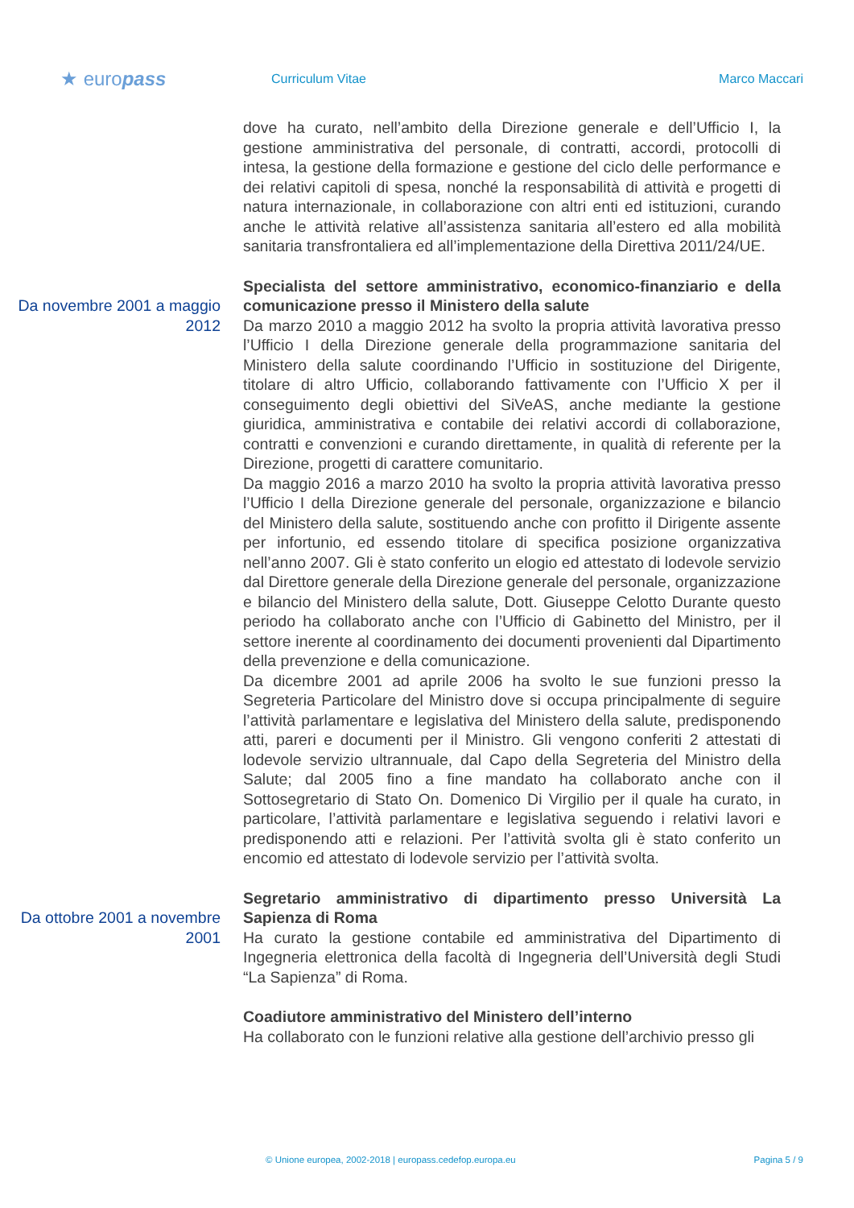★ europass
Curriculum Vitae Marco Maccari
dove ha curato, nell’ambito della Direzione generale e dell’Ufficio I, la gestione amministrativa del personale, di contratti, accordi, protocolli di intesa, la gestione della formazione e gestione del ciclo delle performance e dei relativi capitoli di spesa, nonché la responsabilità di attività e progetti di natura internazionale, in collaborazione con altri enti ed istituzioni, curando anche le attività relative all’assistenza sanitaria all’estero ed alla mobilità sanitaria transfrontaliera ed all’implementazione della Direttiva 2011/24/UE.
Da novembre 2001 a maggio 2012
Specialista del settore amministrativo, economico-finanziario e della comunicazione presso il Ministero della salute
Da marzo 2010 a maggio 2012 ha svolto la propria attività lavorativa presso l’Ufficio I della Direzione generale della programmazione sanitaria del Ministero della salute coordinando l’Ufficio in sostituzione del Dirigente, titolare di altro Ufficio, collaborando fattivamente con l’Ufficio X per il conseguimento degli obiettivi del SiVeAS, anche mediante la gestione giuridica, amministrativa e contabile dei relativi accordi di collaborazione, contratti e convenzioni e curando direttamente, in qualità di referente per la Direzione, progetti di carattere comunitario.
Da maggio 2016 a marzo 2010 ha svolto la propria attività lavorativa presso l’Ufficio I della Direzione generale del personale, organizzazione e bilancio del Ministero della salute, sostituendo anche con profitto il Dirigente assente per infortunio, ed essendo titolare di specifica posizione organizzativa nell’anno 2007. Gli è stato conferito un elogio ed attestato di lodevole servizio dal Direttore generale della Direzione generale del personale, organizzazione e bilancio del Ministero della salute, Dott. Giuseppe Celotto Durante questo periodo ha collaborato anche con l’Ufficio di Gabinetto del Ministro, per il settore inerente al coordinamento dei documenti provenienti dal Dipartimento della prevenzione e della comunicazione.
Da dicembre 2001 ad aprile 2006 ha svolto le sue funzioni presso la Segreteria Particolare del Ministro dove si occupa principalmente di seguire l’attività parlamentare e legislativa del Ministero della salute, predisponendo atti, pareri e documenti per il Ministro. Gli vengono conferiti 2 attestati di lodevole servizio ultrannuale, dal Capo della Segreteria del Ministro della Salute; dal 2005 fino a fine mandato ha collaborato anche con il Sottosegretario di Stato On. Domenico Di Virgilio per il quale ha curato, in particolare, l’attività parlamentare e legislativa seguendo i relativi lavori e predisponendo atti e relazioni. Per l’attività svolta gli è stato conferito un encomio ed attestato di lodevole servizio per l’attività svolta.
Da ottobre 2001 a novembre 2001
Segretario amministrativo di dipartimento presso Università La Sapienza di Roma
Ha curato la gestione contabile ed amministrativa del Dipartimento di Ingegneria elettronica della facoltà di Ingegneria dell’Università degli Studi “La Sapienza” di Roma.
Coadiutore amministrativo del Ministero dell’interno
Ha collaborato con le funzioni relative alla gestione dell’archivio presso gli
© Unione europea, 2002-2018 | europass.cedefop.europa.eu Pagina 5 / 9